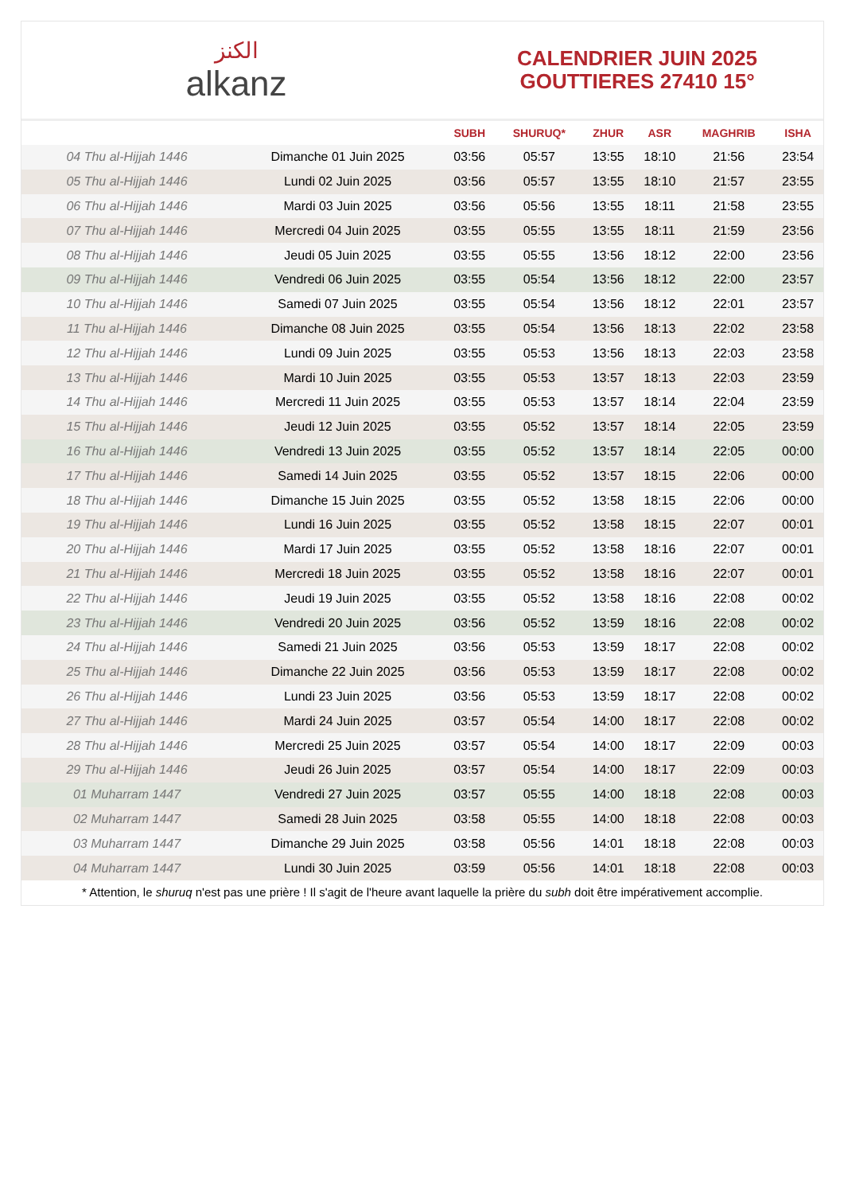الكنز
alkanz
CALENDRIER JUIN 2025
GOUTTIERES 27410 15°
| | | SUBH | SHURUQ* | ZHUR | ASR | MAGHRIB | ISHA |
| --- | --- | --- | --- | --- | --- | --- | --- |
| 04 Thu al-Hijjah 1446 | Dimanche 01 Juin 2025 | 03:56 | 05:57 | 13:55 | 18:10 | 21:56 | 23:54 |
| 05 Thu al-Hijjah 1446 | Lundi 02 Juin 2025 | 03:56 | 05:57 | 13:55 | 18:10 | 21:57 | 23:55 |
| 06 Thu al-Hijjah 1446 | Mardi 03 Juin 2025 | 03:56 | 05:56 | 13:55 | 18:11 | 21:58 | 23:55 |
| 07 Thu al-Hijjah 1446 | Mercredi 04 Juin 2025 | 03:55 | 05:55 | 13:55 | 18:11 | 21:59 | 23:56 |
| 08 Thu al-Hijjah 1446 | Jeudi 05 Juin 2025 | 03:55 | 05:55 | 13:56 | 18:12 | 22:00 | 23:56 |
| 09 Thu al-Hijjah 1446 | Vendredi 06 Juin 2025 | 03:55 | 05:54 | 13:56 | 18:12 | 22:00 | 23:57 |
| 10 Thu al-Hijjah 1446 | Samedi 07 Juin 2025 | 03:55 | 05:54 | 13:56 | 18:12 | 22:01 | 23:57 |
| 11 Thu al-Hijjah 1446 | Dimanche 08 Juin 2025 | 03:55 | 05:54 | 13:56 | 18:13 | 22:02 | 23:58 |
| 12 Thu al-Hijjah 1446 | Lundi 09 Juin 2025 | 03:55 | 05:53 | 13:56 | 18:13 | 22:03 | 23:58 |
| 13 Thu al-Hijjah 1446 | Mardi 10 Juin 2025 | 03:55 | 05:53 | 13:57 | 18:13 | 22:03 | 23:59 |
| 14 Thu al-Hijjah 1446 | Mercredi 11 Juin 2025 | 03:55 | 05:53 | 13:57 | 18:14 | 22:04 | 23:59 |
| 15 Thu al-Hijjah 1446 | Jeudi 12 Juin 2025 | 03:55 | 05:52 | 13:57 | 18:14 | 22:05 | 23:59 |
| 16 Thu al-Hijjah 1446 | Vendredi 13 Juin 2025 | 03:55 | 05:52 | 13:57 | 18:14 | 22:05 | 00:00 |
| 17 Thu al-Hijjah 1446 | Samedi 14 Juin 2025 | 03:55 | 05:52 | 13:57 | 18:15 | 22:06 | 00:00 |
| 18 Thu al-Hijjah 1446 | Dimanche 15 Juin 2025 | 03:55 | 05:52 | 13:58 | 18:15 | 22:06 | 00:00 |
| 19 Thu al-Hijjah 1446 | Lundi 16 Juin 2025 | 03:55 | 05:52 | 13:58 | 18:15 | 22:07 | 00:01 |
| 20 Thu al-Hijjah 1446 | Mardi 17 Juin 2025 | 03:55 | 05:52 | 13:58 | 18:16 | 22:07 | 00:01 |
| 21 Thu al-Hijjah 1446 | Mercredi 18 Juin 2025 | 03:55 | 05:52 | 13:58 | 18:16 | 22:07 | 00:01 |
| 22 Thu al-Hijjah 1446 | Jeudi 19 Juin 2025 | 03:55 | 05:52 | 13:58 | 18:16 | 22:08 | 00:02 |
| 23 Thu al-Hijjah 1446 | Vendredi 20 Juin 2025 | 03:56 | 05:52 | 13:59 | 18:16 | 22:08 | 00:02 |
| 24 Thu al-Hijjah 1446 | Samedi 21 Juin 2025 | 03:56 | 05:53 | 13:59 | 18:17 | 22:08 | 00:02 |
| 25 Thu al-Hijjah 1446 | Dimanche 22 Juin 2025 | 03:56 | 05:53 | 13:59 | 18:17 | 22:08 | 00:02 |
| 26 Thu al-Hijjah 1446 | Lundi 23 Juin 2025 | 03:56 | 05:53 | 13:59 | 18:17 | 22:08 | 00:02 |
| 27 Thu al-Hijjah 1446 | Mardi 24 Juin 2025 | 03:57 | 05:54 | 14:00 | 18:17 | 22:08 | 00:02 |
| 28 Thu al-Hijjah 1446 | Mercredi 25 Juin 2025 | 03:57 | 05:54 | 14:00 | 18:17 | 22:09 | 00:03 |
| 29 Thu al-Hijjah 1446 | Jeudi 26 Juin 2025 | 03:57 | 05:54 | 14:00 | 18:17 | 22:09 | 00:03 |
| 01 Muharram 1447 | Vendredi 27 Juin 2025 | 03:57 | 05:55 | 14:00 | 18:18 | 22:08 | 00:03 |
| 02 Muharram 1447 | Samedi 28 Juin 2025 | 03:58 | 05:55 | 14:00 | 18:18 | 22:08 | 00:03 |
| 03 Muharram 1447 | Dimanche 29 Juin 2025 | 03:58 | 05:56 | 14:01 | 18:18 | 22:08 | 00:03 |
| 04 Muharram 1447 | Lundi 30 Juin 2025 | 03:59 | 05:56 | 14:01 | 18:18 | 22:08 | 00:03 |
* Attention, le shuruq n'est pas une prière ! Il s'agit de l'heure avant laquelle la prière du subh doit être impérativement accomplie.